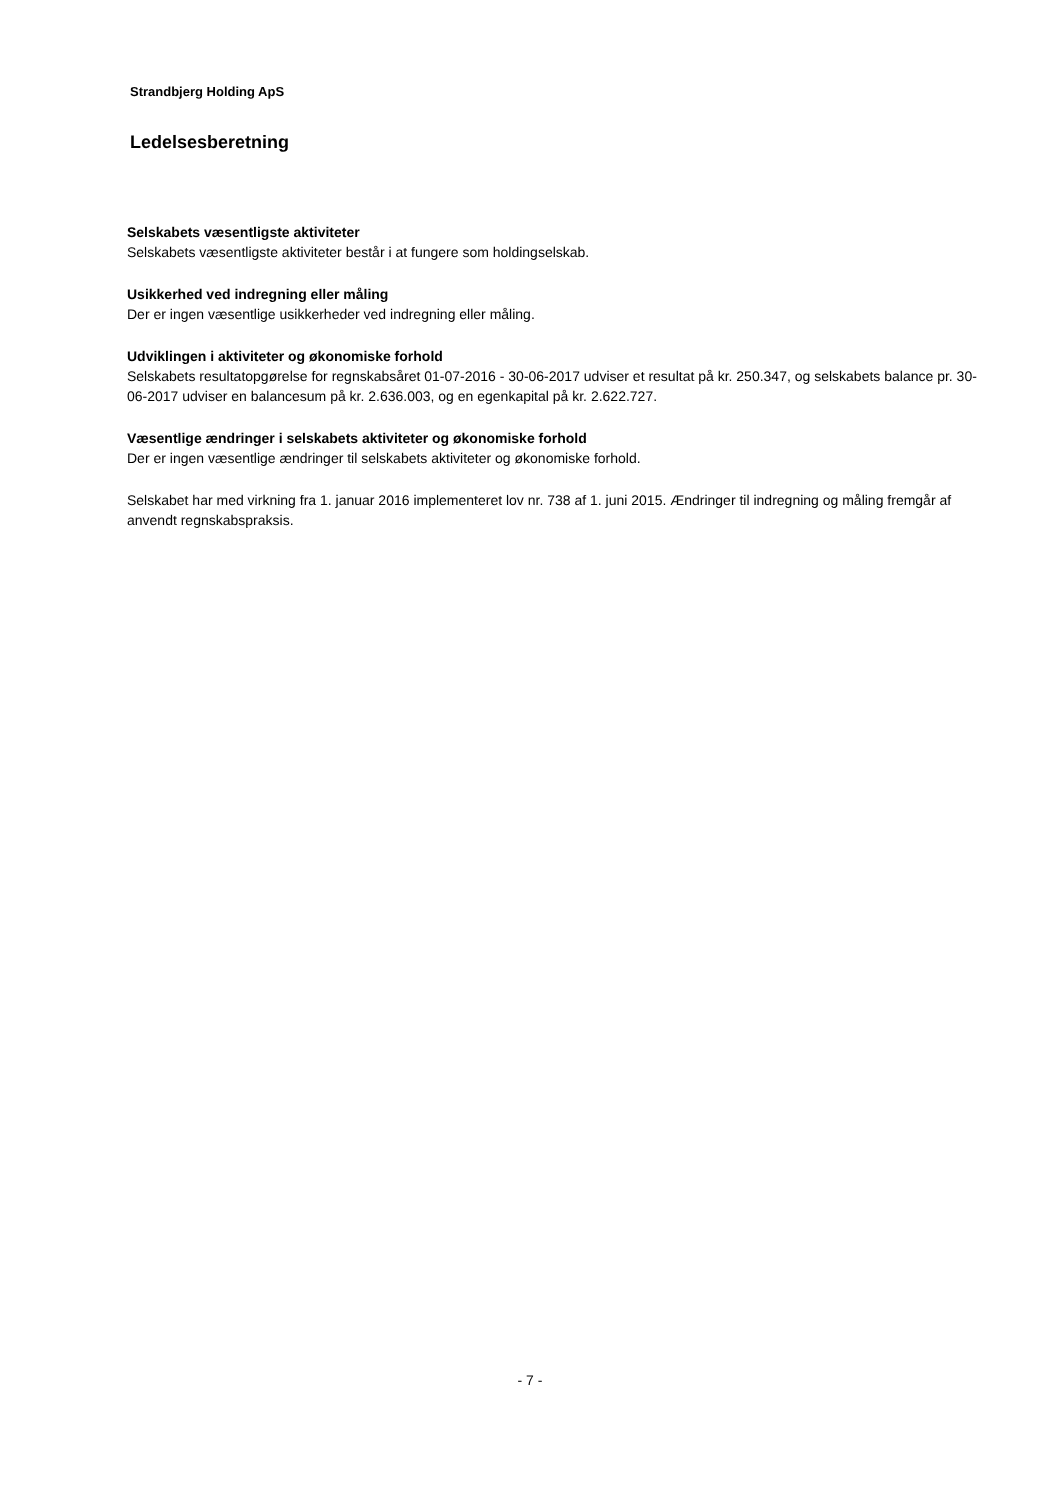Strandbjerg Holding ApS
Ledelsesberetning
Selskabets væsentligste aktiviteter
Selskabets væsentligste aktiviteter består i at fungere som holdingselskab.
Usikkerhed ved indregning eller måling
Der er ingen væsentlige usikkerheder ved indregning eller måling.
Udviklingen i aktiviteter og økonomiske forhold
Selskabets resultatopgørelse for regnskabsåret 01-07-2016 - 30-06-2017 udviser et resultat på kr. 250.347, og selskabets balance pr. 30-06-2017 udviser en balancesum på kr. 2.636.003, og en egenkapital på kr. 2.622.727.
Væsentlige ændringer i selskabets aktiviteter og økonomiske forhold
Der er ingen væsentlige ændringer til selskabets aktiviteter og økonomiske forhold.
Selskabet har med virkning fra 1. januar 2016 implementeret lov nr. 738 af 1. juni 2015. Ændringer til indregning og måling fremgår af anvendt regnskabspraksis.
- 7 -